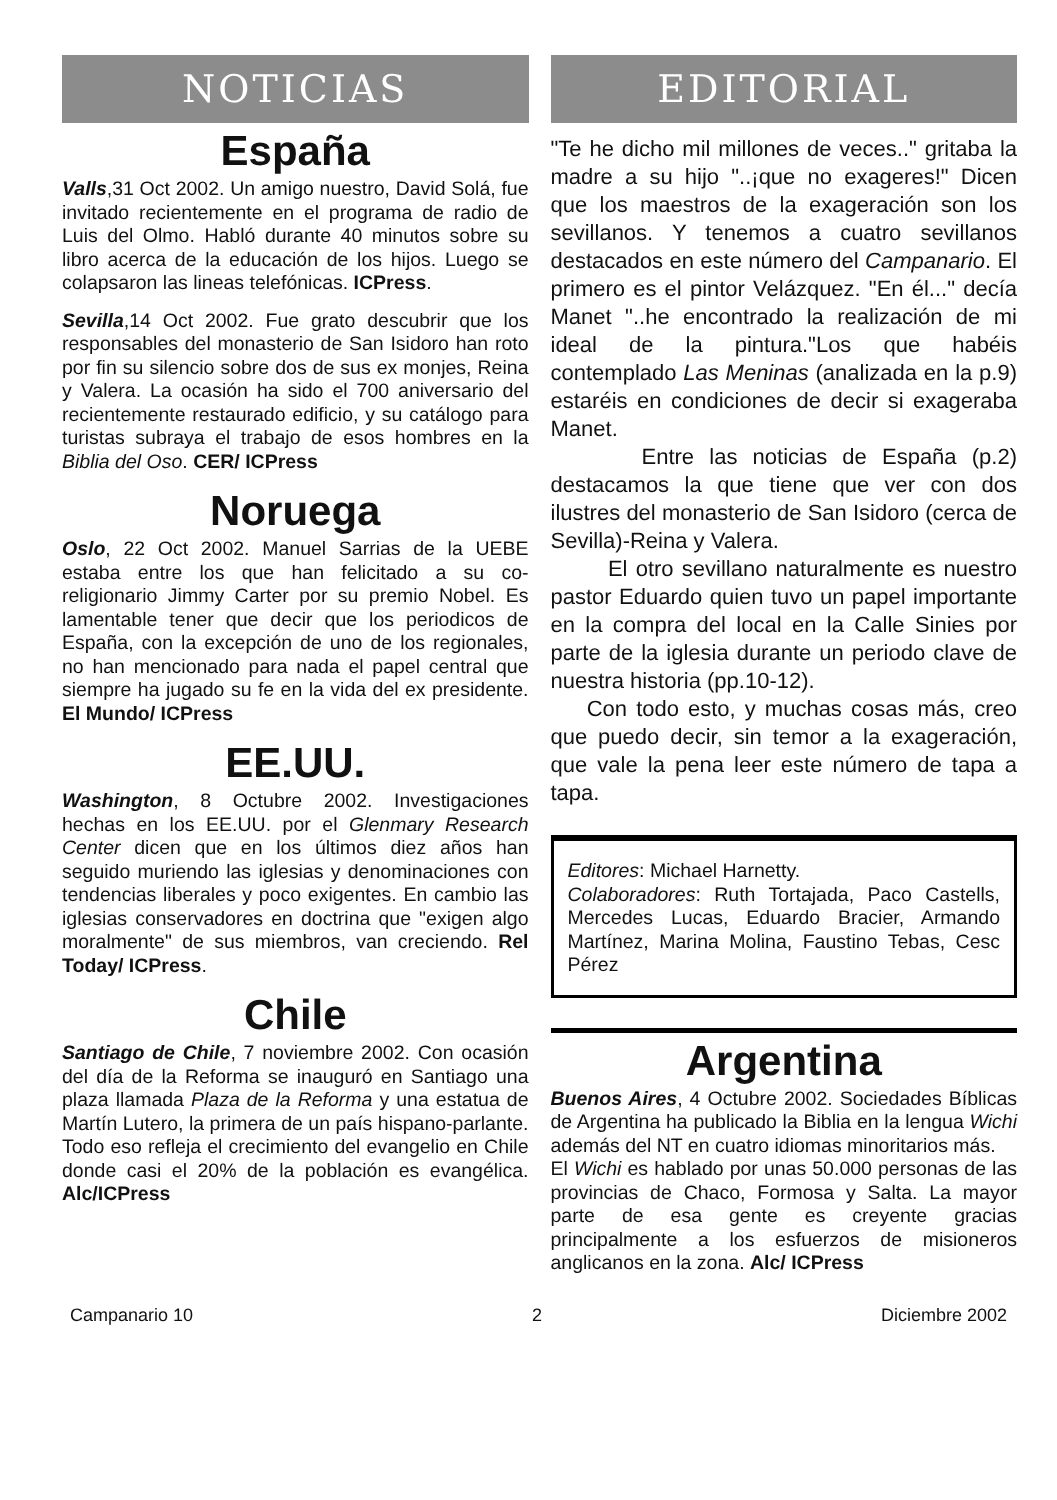NOTICIAS
España
Valls,31 Oct 2002. Un amigo nuestro, David Solá, fue invitado recientemente en el programa de radio de Luis del Olmo. Habló durante 40 minutos sobre su libro acerca de la educación de los hijos. Luego se colapsaron las lineas telefónicas. ICPress.
Sevilla,14 Oct 2002. Fue grato descubrir que los responsables del monasterio de San Isidoro han roto por fin su silencio sobre dos de sus ex monjes, Reina y Valera. La ocasión ha sido el 700 aniversario del recientemente restaurado edificio, y su catálogo para turistas subraya el trabajo de esos hombres en la Biblia del Oso. CER/ ICPress
Noruega
Oslo, 22 Oct 2002. Manuel Sarrias de la UEBE estaba entre los que han felicitado a su co-religionario Jimmy Carter por su premio Nobel. Es lamentable tener que decir que los periodicos de España, con la excepción de uno de los regionales, no han mencionado para nada el papel central que siempre ha jugado su fe en la vida del ex presidente. El Mundo/ ICPress
EE.UU.
Washington, 8 Octubre 2002. Investigaciones hechas en los EE.UU. por el Glenmary Research Center dicen que en los últimos diez años han seguido muriendo las iglesias y denominaciones con tendencias liberales y poco exigentes. En cambio las iglesias conservadores en doctrina que "exigen algo moralmente" de sus miembros, van creciendo. Rel Today/ ICPress.
Chile
Santiago de Chile, 7 noviembre 2002. Con ocasión del día de la Reforma se inauguró en Santiago una plaza llamada Plaza de la Reforma y una estatua de Martín Lutero, la primera de un país hispano-parlante. Todo eso refleja el crecimiento del evangelio en Chile donde casi el 20% de la población es evangélica. Alc/ICPress
EDITORIAL
"Te he dicho mil millones de veces.." gritaba la madre a su hijo "..¡que no exageres!" Dicen que los maestros de la exageración son los sevillanos. Y tenemos a cuatro sevillanos destacados en este número del Campanario. El primero es el pintor Velázquez. "En él..." decía Manet "..he encontrado la realización de mi ideal de la pintura."Los que habéis contemplado Las Meninas (analizada en la p.9) estaréis en condiciones de decir si exageraba Manet.
Entre las noticias de España (p.2) destacamos la que tiene que ver con dos ilustres del monasterio de San Isidoro (cerca de Sevilla)-Reina y Valera.
El otro sevillano naturalmente es nuestro pastor Eduardo quien tuvo un papel importante en la compra del local en la Calle Sinies por parte de la iglesia durante un periodo clave de nuestra historia (pp.10-12).
Con todo esto, y muchas cosas más, creo que puedo decir, sin temor a la exageración, que vale la pena leer este número de tapa a tapa.
Editores: Michael Harnetty.
Colaboradores: Ruth Tortajada, Paco Castells, Mercedes Lucas, Eduardo Bracier, Armando Martínez, Marina Molina, Faustino Tebas, Cesc Pérez
Argentina
Buenos Aires, 4 Octubre 2002. Sociedades Bíblicas de Argentina ha publicado la Biblia en la lengua Wichi además del NT en cuatro idiomas minoritarios más.
El Wichi es hablado por unas 50.000 personas de las provincias de Chaco, Formosa y Salta. La mayor parte de esa gente es creyente gracias principalmente a los esfuerzos de misioneros anglicanos en la zona. Alc/ ICPress
Campanario 10 2 Diciembre 2002